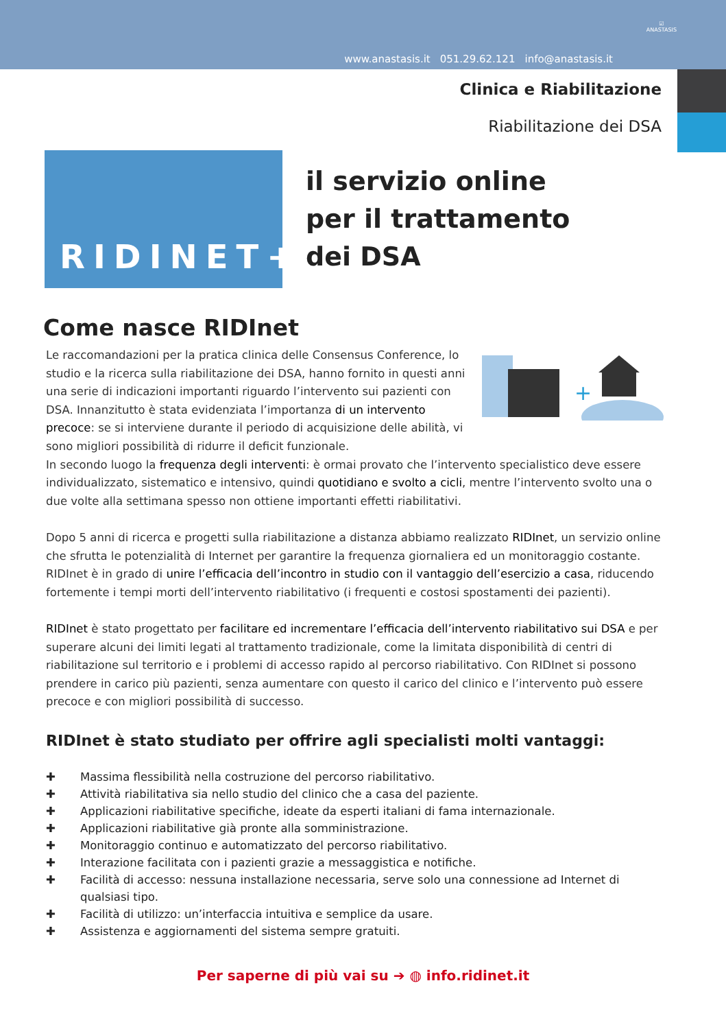www.anastasis.it 051.29.62.121 info@anastasis.it
☑
ANASTASIS
Clinica e Riabilitazione
Riabilitazione dei DSA
RIDINET+
il servizio online
per il trattamento
dei DSA
Come nasce RIDInet
+
Le raccomandazioni per la pratica clinica delle Consensus Conference, lo studio e la ricerca sulla riabilitazione dei DSA, hanno fornito in questi anni una serie di indicazioni importanti riguardo l’intervento sui pazienti con DSA. Innanzitutto è stata evidenziata l’importanza di un intervento precoce: se si interviene durante il periodo di acquisizione delle abilità, vi sono migliori possibilità di ridurre il deficit funzionale.
In secondo luogo la frequenza degli interventi: è ormai provato che l’intervento specialistico deve essere individualizzato, sistematico e intensivo, quindi quotidiano e svolto a cicli, mentre l’intervento svolto una o due volte alla settimana spesso non ottiene importanti effetti riabilitativi.
Dopo 5 anni di ricerca e progetti sulla riabilitazione a distanza abbiamo realizzato RIDInet, un servizio online che sfrutta le potenzialità di Internet per garantire la frequenza giornaliera ed un monitoraggio costante. RIDInet è in grado di unire l’efficacia dell’incontro in studio con il vantaggio dell’esercizio a casa, riducendo fortemente i tempi morti dell’intervento riabilitativo (i frequenti e costosi spostamenti dei pazienti).
RIDInet è stato progettato per facilitare ed incrementare l’efficacia dell’intervento riabilitativo sui DSA e per superare alcuni dei limiti legati al trattamento tradizionale, come la limitata disponibilità di centri di riabilitazione sul territorio e i problemi di accesso rapido al percorso riabilitativo. Con RIDInet si possono prendere in carico più pazienti, senza aumentare con questo il carico del clinico e l’intervento può essere precoce e con migliori possibilità di successo.
RIDInet è stato studiato per offrire agli specialisti molti vantaggi:
✚ Massima flessibilità nella costruzione del percorso riabilitativo.
✚ Attività riabilitativa sia nello studio del clinico che a casa del paziente.
✚ Applicazioni riabilitative specifiche, ideate da esperti italiani di fama internazionale.
✚ Applicazioni riabilitative già pronte alla somministrazione.
✚ Monitoraggio continuo e automatizzato del percorso riabilitativo.
✚ Interazione facilitata con i pazienti grazie a messaggistica e notifiche.
✚ Facilità di accesso: nessuna installazione necessaria, serve solo una connessione ad Internet di qualsiasi tipo.
✚ Facilità di utilizzo: un’interfaccia intuitiva e semplice da usare.
✚ Assistenza e aggiornamenti del sistema sempre gratuiti.
Per saperne di più vai su ➔ ◍ info.ridinet.it